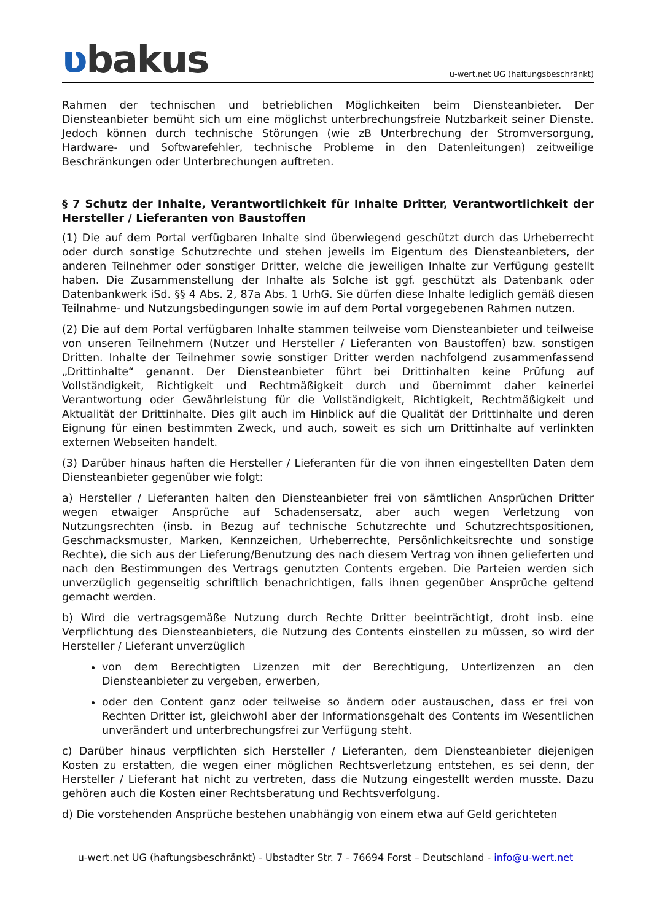ʋbakus
u-wert.net UG (haftungsbeschränkt)
Rahmen der technischen und betrieblichen Möglichkeiten beim Diensteanbieter. Der Diensteanbieter bemüht sich um eine möglichst unterbrechungsfreie Nutzbarkeit seiner Dienste. Jedoch können durch technische Störungen (wie zB Unterbrechung der Stromversorgung, Hardware- und Softwarefehler, technische Probleme in den Datenleitungen) zeitweilige Beschränkungen oder Unterbrechungen auftreten.
§ 7 Schutz der Inhalte, Verantwortlichkeit für Inhalte Dritter, Verantwortlichkeit der Hersteller / Lieferanten von Baustoffen
(1) Die auf dem Portal verfügbaren Inhalte sind überwiegend geschützt durch das Urheberrecht oder durch sonstige Schutzrechte und stehen jeweils im Eigentum des Diensteanbieters, der anderen Teilnehmer oder sonstiger Dritter, welche die jeweiligen Inhalte zur Verfügung gestellt haben. Die Zusammenstellung der Inhalte als Solche ist ggf. geschützt als Datenbank oder Datenbankwerk iSd. §§ 4 Abs. 2, 87a Abs. 1 UrhG. Sie dürfen diese Inhalte lediglich gemäß diesen Teilnahme- und Nutzungsbedingungen sowie im auf dem Portal vorgegebenen Rahmen nutzen.
(2) Die auf dem Portal verfügbaren Inhalte stammen teilweise vom Diensteanbieter und teilweise von unseren Teilnehmern (Nutzer und Hersteller / Lieferanten von Baustoffen) bzw. sonstigen Dritten. Inhalte der Teilnehmer sowie sonstiger Dritter werden nachfolgend zusammenfassend „Drittinhalte“ genannt. Der Diensteanbieter führt bei Drittinhalten keine Prüfung auf Vollständigkeit, Richtigkeit und Rechtmäßigkeit durch und übernimmt daher keinerlei Verantwortung oder Gewährleistung für die Vollständigkeit, Richtigkeit, Rechtmäßigkeit und Aktualität der Drittinhalte. Dies gilt auch im Hinblick auf die Qualität der Drittinhalte und deren Eignung für einen bestimmten Zweck, und auch, soweit es sich um Drittinhalte auf verlinkten externen Webseiten handelt.
(3) Darüber hinaus haften die Hersteller / Lieferanten für die von ihnen eingestellten Daten dem Diensteanbieter gegenüber wie folgt:
a) Hersteller / Lieferanten halten den Diensteanbieter frei von sämtlichen Ansprüchen Dritter wegen etwaiger Ansprüche auf Schadensersatz, aber auch wegen Verletzung von Nutzungsrechten (insb. in Bezug auf technische Schutzrechte und Schutzrechtspositionen, Geschmacksmuster, Marken, Kennzeichen, Urheberrechte, Persönlichkeitsrechte und sonstige Rechte), die sich aus der Lieferung/Benutzung des nach diesem Vertrag von ihnen gelieferten und nach den Bestimmungen des Vertrags genutzten Contents ergeben. Die Parteien werden sich unverzüglich gegenseitig schriftlich benachrichtigen, falls ihnen gegenüber Ansprüche geltend gemacht werden.
b) Wird die vertragsgemäße Nutzung durch Rechte Dritter beeinträchtigt, droht insb. eine Verpflichtung des Diensteanbieters, die Nutzung des Contents einstellen zu müssen, so wird der Hersteller / Lieferant unverzüglich
von dem Berechtigten Lizenzen mit der Berechtigung, Unterlizenzen an den Diensteanbieter zu vergeben, erwerben,
oder den Content ganz oder teilweise so ändern oder austauschen, dass er frei von Rechten Dritter ist, gleichwohl aber der Informationsgehalt des Contents im Wesentlichen unverändert und unterbrechungsfrei zur Verfügung steht.
c) Darüber hinaus verpflichten sich Hersteller / Lieferanten, dem Diensteanbieter diejenigen Kosten zu erstatten, die wegen einer möglichen Rechtsverletzung entstehen, es sei denn, der Hersteller / Lieferant hat nicht zu vertreten, dass die Nutzung eingestellt werden musste. Dazu gehören auch die Kosten einer Rechtsberatung und Rechtsverfolgung.
d) Die vorstehenden Ansprüche bestehen unabhängig von einem etwa auf Geld gerichteten
u-wert.net UG (haftungsbeschränkt) - Ubstadter Str. 7 - 76694 Forst – Deutschland - info@u-wert.net